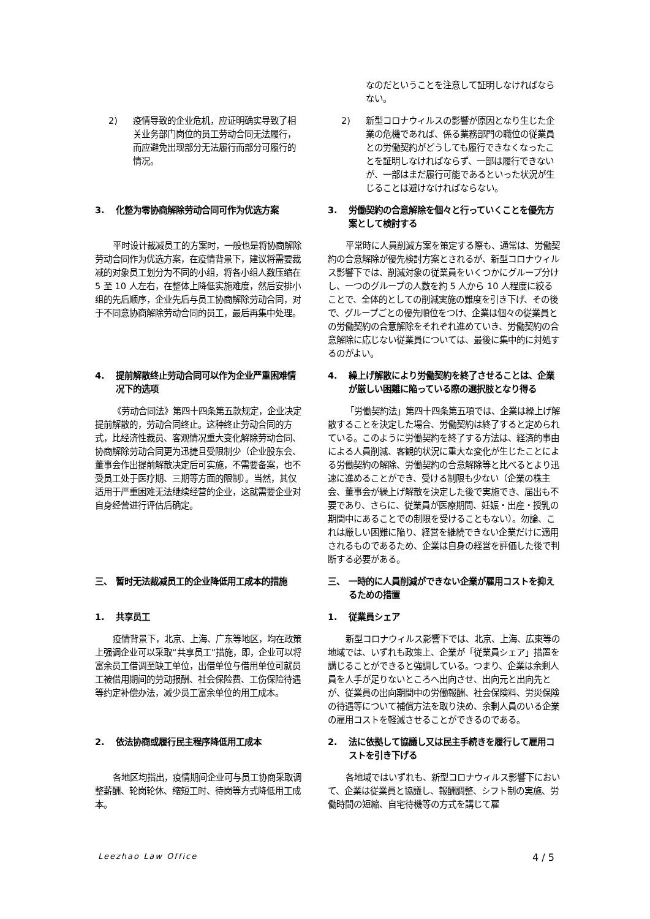| | なのだということを注意して証明しなければならない。 |
| 2) 疫情导致的企业危机，应证明确实导致了相关业务部门岗位的员工劳动合同无法履行，而应避免出现部分无法履行而部分可履行的情况。 | 2) 新型コロナウィルスの影響が原因となり生じた企業の危機であれば、係る業務部門の職位の従業員との労働契約がどうしても履行できなくなったことを証明しなければならず、一部は履行できないが、一部はまだ履行可能であるといった状況が生じることは避けなければならない。 |
| 3. 化整为零协商解除劳动合同可作为优选方案 | 3. 労働契約の合意解除を個々と行っていくことを優先方案として検討する |
| 平时设计裁减员工的方案时，一般也是将协商解除劳动合同作为优选方案，在疫情背景下，建议将需要裁减的对象员工划分为不同的小组，将各小组人数压缩在 5 至 10 人左右，在整体上降低实施难度，然后安排小组的先后顺序，企业先后与员工协商解除劳动合同，对于不同意协商解除劳动合同的员工，最后再集中处理。 | 平常時に人員削減方案を策定する際も、通常は、労働契約の合意解除が優先検討方案とされるが、新型コロナウィルス影響下では、削減対象の従業員をいくつかにグループ分けし、一つのグループの人数を約 5 人から 10 人程度に絞ることで、全体的としての削減実施の難度を引き下げ、その後で、グループごとの優先順位をつけ、企業は個々の従業員との労働契約の合意解除をそれぞれ進めていき、労働契約の合意解除に応じない従業員については、最後に集中的に対処するのがよい。 |
| 4. 提前解散终止劳动合同可以作为企业严重困难情况下的选项 | 4. 繰上げ解散により労働契約を終了させることは、企業が厳しい困難に陥っている際の選択肢となり得る |
| 《劳动合同法》第四十四条第五款规定，企业决定提前解散的，劳动合同终止。这种终止劳动合同的方式，比经济性裁员、客观情况重大变化解除劳动合同、协商解除劳动合同更为迅捷且受限制少（企业股东会、董事会作出提前解散决定后可实施，不需要备案，也不受员工处于医疗期、三期等方面的限制）。当然，其仅适用于严重困难无法继续经营的企业，这就需要企业对自身经营进行评估后确定。 | 「労働契約法」第四十四条第五項では、企業は繰上げ解散することを決定した場合、労働契約は終了すると定められている。このように労働契約を終了する方法は、経済的事由による人員削減、客観的状況に重大な変化が生じたことによる労働契約の解除、労働契約の合意解除等と比べるとより迅速に進めることができ、受ける制限も少ない（企業の株主会、董事会が繰上げ解散を決定した後で実施でき、届出も不要であり、さらに、従業員が医療期間、妊娠・出産・授乳の期間中にあることでの制限を受けることもない）。勿論、これは厳しい困難に陥り、経営を継続できない企業だけに適用されるものであるため、企業は自身の経営を評価した後で判断する必要がある。 |
| 三、 暂时无法裁减员工的企业降低用工成本的措施 | 三、 一時的に人員削減ができない企業が雇用コストを抑えるための措置 |
| 1. 共享员工 | 1. 従業員シェア |
| 疫情背景下，北京、上海、广东等地区，均在政策上强调企业可以采取“共享员工”措施，即，企业可以将富余员工借调至缺工单位，出借单位与借用单位可就员工被借用期间的劳动报酬、社会保险费、工伤保险待遇等约定补偿办法，减少员工富余单位的用工成本。 | 新型コロナウィルス影響下では、北京、上海、広東等の地域では、いずれも政策上、企業が「従業員シェア」措置を講じることができると強調している。つまり、企業は余剰人員を人手が足りないところへ出向させ、出向元と出向先とが、従業員の出向期間中の労働報酬、社会保険料、労災保険の待遇等について補償方法を取り決め、余剰人員のいる企業の雇用コストを軽減させることができるのである。 |
| 2. 依法协商或履行民主程序降低用工成本 | 2. 法に依拠して協議し又は民主手続きを履行して雇用コストを引き下げる |
| 各地区均指出，疫情期间企业可与员工协商采取调整薪酬、轮岗轮休、缩短工时、待岗等方式降低用工成本。 | 各地域ではいずれも、新型コロナウィルス影響下において、企業は従業員と協議し、報酬調整、シフト制の実施、労働時間の短縮、自宅待機等の方式を講じて雇 |
Leezhao Law Office 4 / 5